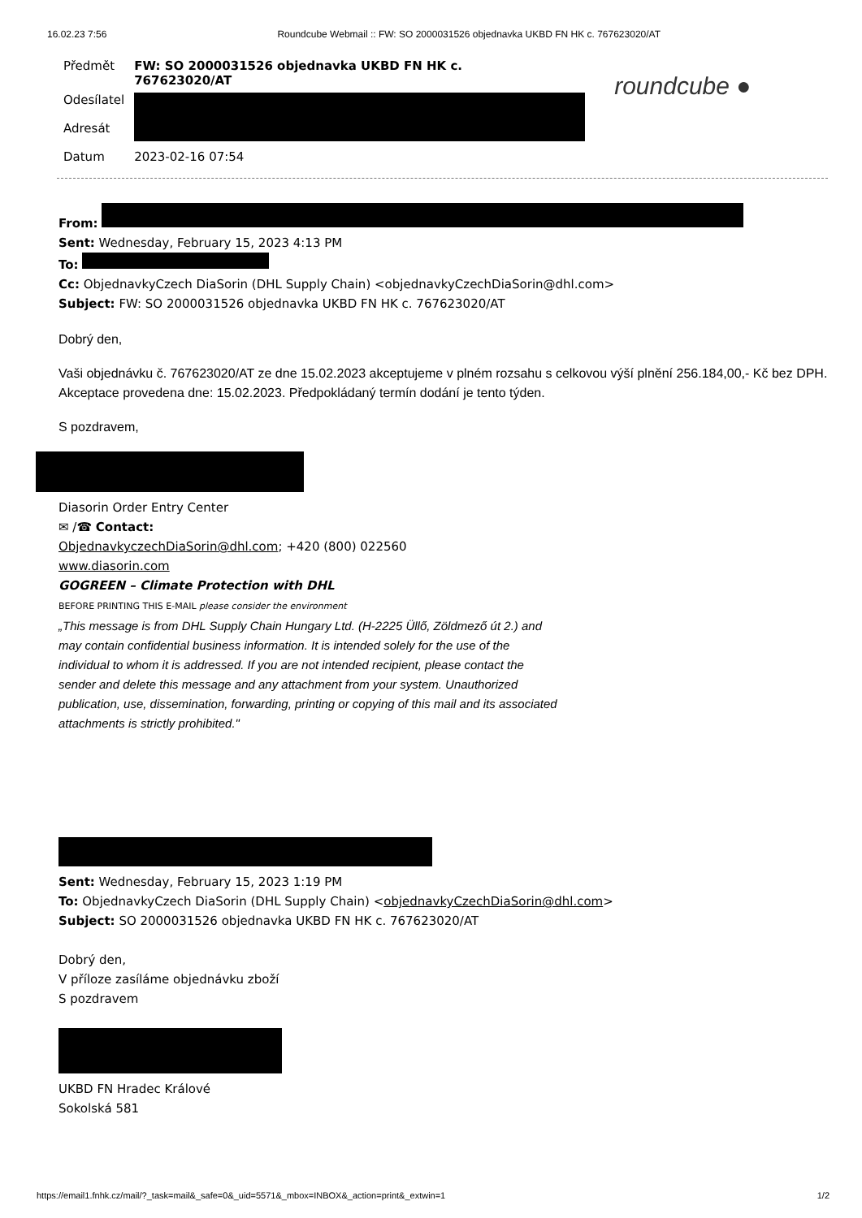16.02.23 7:56 Roundcube Webmail :: FW: SO 2000031526 objednavka UKBD FN HK c. 767623020/AT
| Předmět | FW: SO 2000031526 objednavka UKBD FN HK c. 767623020/AT |
| Odesílatel | |
| Adresát | |
| Datum | 2023-02-16 07:54 |
roundcube ●
From:
Sent: Wednesday, February 15, 2023 4:13 PM
To:
Cc: ObjednavkyCzech DiaSorin (DHL Supply Chain) <objednavkyCzechDiaSorin@dhl.com>
Subject: FW: SO 2000031526 objednavka UKBD FN HK c. 767623020/AT
Dobrý den,
Vaši objednávku č. 767623020/AT ze dne 15.02.2023 akceptujeme v plném rozsahu s celkovou výší plnění 256.184,00,- Kč bez DPH.
Akceptace provedena dne: 15.02.2023. Předpokládaný termín dodání je tento týden.
S pozdravem,
Diasorin Order Entry Center
✉ /☎ Contact:
ObjednavkyczechDiaSorin@dhl.com; +420 (800) 022560
www.diasorin.com
GOGREEN – Climate Protection with DHL
BEFORE PRINTING THIS E-MAIL please consider the environment
„This message is from DHL Supply Chain Hungary Ltd. (H-2225 Üllő, Zöldmező út 2.) and may contain confidential business information. It is intended solely for the use of the individual to whom it is addressed. If you are not intended recipient, please contact the sender and delete this message and any attachment from your system. Unauthorized publication, use, dissemination, forwarding, printing or copying of this mail and its associated attachments is strictly prohibited."
Sent: Wednesday, February 15, 2023 1:19 PM
To: ObjednavkyCzech DiaSorin (DHL Supply Chain) <objednavkyCzechDiaSorin@dhl.com>
Subject: SO 2000031526 objednavka UKBD FN HK c. 767623020/AT
Dobrý den,
V příloze zasíláme objednávku zboží
S pozdravem
UKBD FN Hradec Králové
Sokolská 581
https://email1.fnhk.cz/mail/?_task=mail&_safe=0&_uid=5571&_mbox=INBOX&_action=print&_extwin=1 1/2